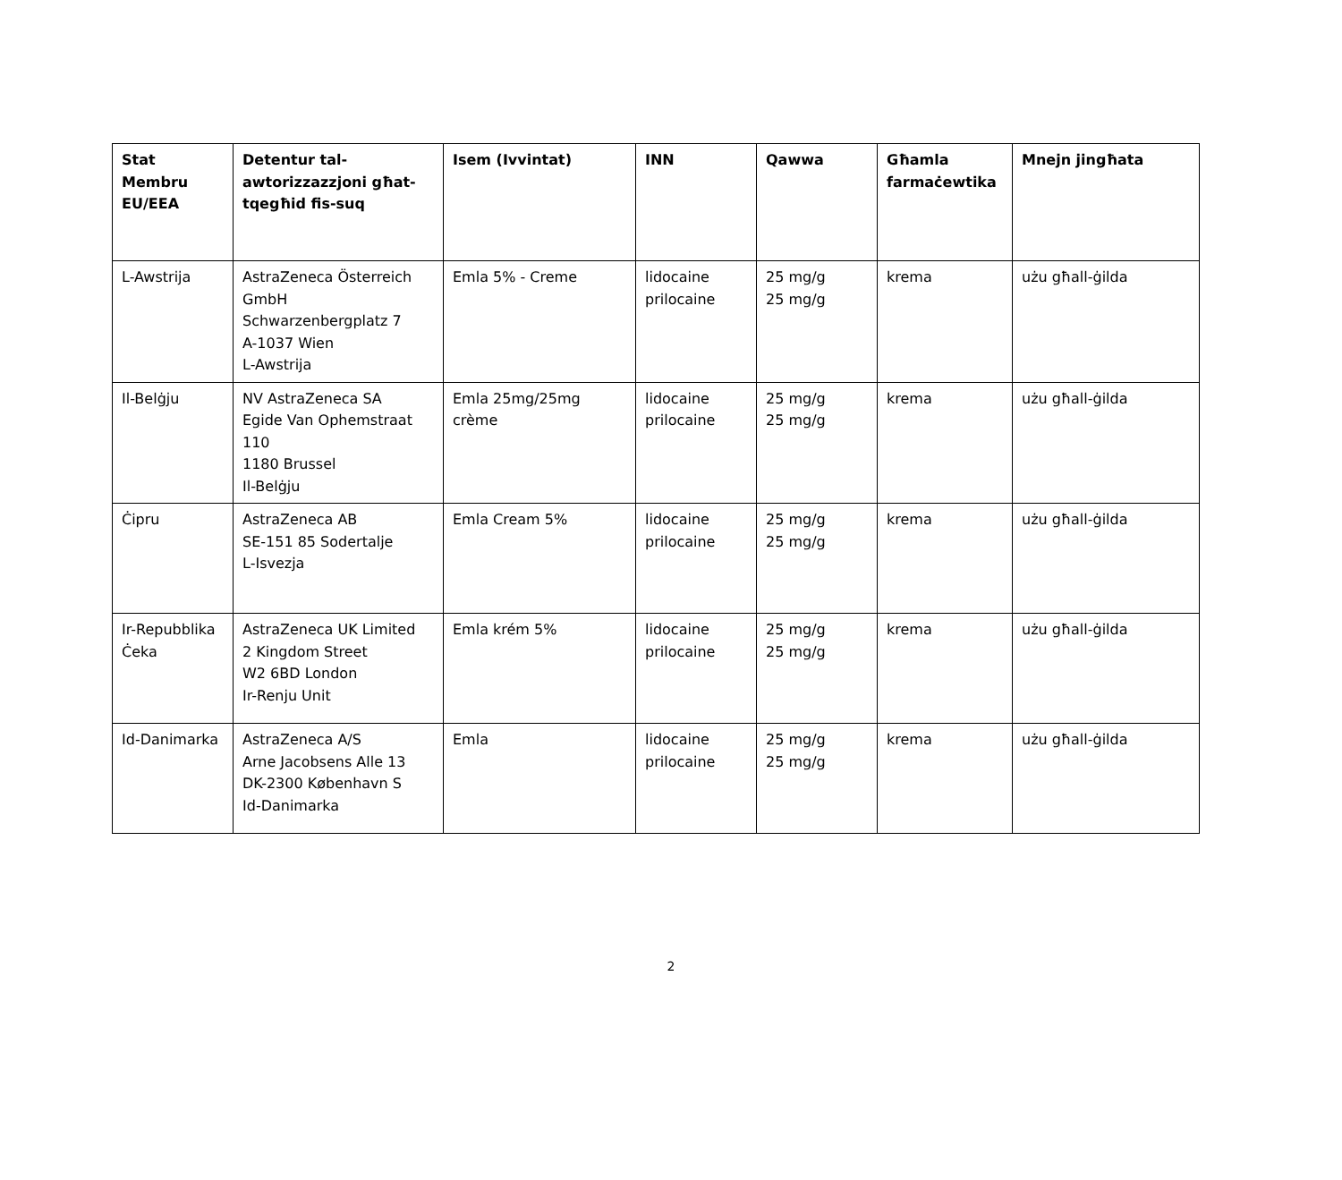| Stat Membru EU/EEA | Detentur tal-awtorizzazzjoni għat-tqegħid fis-suq | Isem (Ivvintat) | INN | Qawwa | Għamla farmaċewtika | Mnejn jingħata |
| --- | --- | --- | --- | --- | --- | --- |
| L-Awstrija | AstraZeneca Österreich GmbH Schwarzenbergplatz 7 A-1037 Wien L-Awstrija | Emla 5% - Creme | lidocaine prilocaine | 25 mg/g 25 mg/g | krema | użu għall-ġilda |
| Il-Belġju | NV AstraZeneca SA Egide Van Ophemstraat 110 1180 Brussel Il-Belġju | Emla 25mg/25mg crème | lidocaine prilocaine | 25 mg/g 25 mg/g | krema | użu għall-ġilda |
| Ċipru | AstraZeneca AB SE-151 85 Sodertalje L-Isvezja | Emla Cream 5% | lidocaine prilocaine | 25 mg/g 25 mg/g | krema | użu għall-ġilda |
| Ir-Repubblika Ċeka | AstraZeneca UK Limited 2 Kingdom Street W2 6BD London Ir-Renju Unit | Emla krém 5% | lidocaine prilocaine | 25 mg/g 25 mg/g | krema | użu għall-ġilda |
| Id-Danimarka | AstraZeneca A/S Arne Jacobsens Alle 13 DK-2300 København S Id-Danimarka | Emla | lidocaine prilocaine | 25 mg/g 25 mg/g | krema | użu għall-ġilda |
2